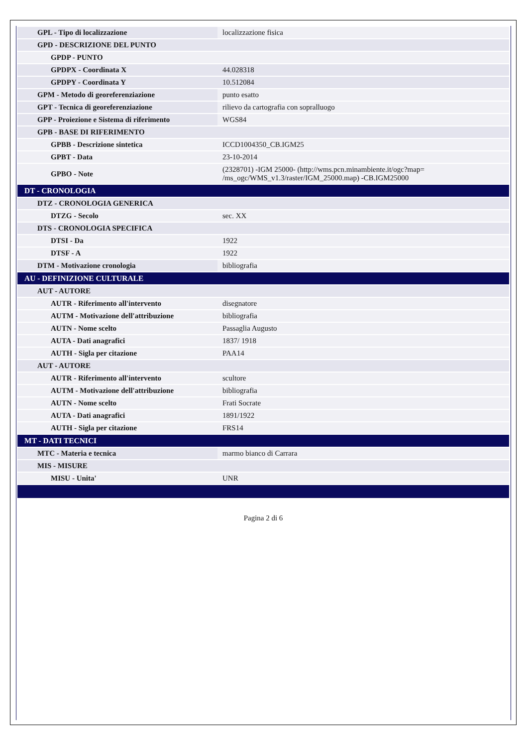| GPL - Tipo di localizzazione | localizzazione fisica |
| GPD - DESCRIZIONE DEL PUNTO | |
| GPDP - PUNTO | |
| GPDPX - Coordinata X | 44.028318 |
| GPDPY - Coordinata Y | 10.512084 |
| GPM - Metodo di georeferenziazione | punto esatto |
| GPT - Tecnica di georeferenziazione | rilievo da cartografia con sopralluogo |
| GPP - Proiezione e Sistema di riferimento | WGS84 |
| GPB - BASE DI RIFERIMENTO | |
| GPBB - Descrizione sintetica | ICCD1004350_CB.IGM25 |
| GPBT - Data | 23-10-2014 |
| GPBO - Note | (2328701) -IGM 25000- (http://wms.pcn.minambiente.it/ogc?map= /ms_ogc/WMS_v1.3/raster/IGM_25000.map) -CB.IGM25000 |
| DT - CRONOLOGIA | |
| DTZ - CRONOLOGIA GENERICA | |
| DTZG - Secolo | sec. XX |
| DTS - CRONOLOGIA SPECIFICA | |
| DTSI - Da | 1922 |
| DTSF - A | 1922 |
| DTM - Motivazione cronologia | bibliografia |
| AU - DEFINIZIONE CULTURALE | |
| AUT - AUTORE | |
| AUTR - Riferimento all'intervento | disegnatore |
| AUTM - Motivazione dell'attribuzione | bibliografia |
| AUTN - Nome scelto | Passaglia Augusto |
| AUTA - Dati anagrafici | 1837/ 1918 |
| AUTH - Sigla per citazione | PAA14 |
| AUT - AUTORE | |
| AUTR - Riferimento all'intervento | scultore |
| AUTM - Motivazione dell'attribuzione | bibliografia |
| AUTN - Nome scelto | Frati Socrate |
| AUTA - Dati anagrafici | 1891/1922 |
| AUTH - Sigla per citazione | FRS14 |
| MT - DATI TECNICI | |
| MTC - Materia e tecnica | marmo bianco di Carrara |
| MIS - MISURE | |
| MISU - Unita' | UNR |
Pagina 2 di 6